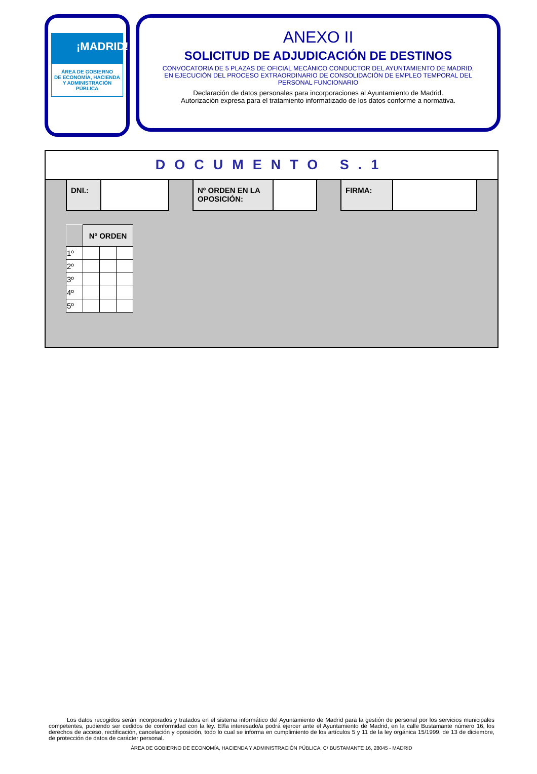¡MADRID!
ÁREA DE GOBIERNO
DE ECONOMÍA, HACIENDA
Y ADMINISTRACIÓN PÚBLICA
ANEXO II
SOLICITUD DE ADJUDICACIÓN DE DESTINOS
CONVOCATORIA DE 5 PLAZAS DE OFICIAL MECÁNICO CONDUCTOR DEL AYUNTAMIENTO DE MADRID, EN EJECUCIÓN DEL PROCESO EXTRAORDINARIO DE CONSOLIDACIÓN DE EMPLEO TEMPORAL DEL PERSONAL FUNCIONARIO
Declaración de datos personales para incorporaciones al Ayuntamiento de Madrid.
Autorización expresa para el tratamiento informatizado de los datos conforme a normativa.
DOCUMENTO S.1
DNI.: Nº ORDEN EN LA OPOSICIÓN: FIRMA:
| | Nº ORDEN | | |
| 1º | | | |
| 2º | | | |
| 3º | | | |
| 4º | | | |
| 5º | | | |
Los datos recogidos serán incorporados y tratados en el sistema informático del Ayuntamiento de Madrid para la gestión de personal por los servicios municipales competentes, pudiendo ser cedidos de conformidad con la ley. El/la interesado/a podrá ejercer ante el Ayuntamiento de Madrid, en la calle Bustamante número 16, los derechos de acceso, rectificación, cancelación y oposición, todo lo cual se informa en cumplimiento de los artículos 5 y 11 de la ley orgánica 15/1999, de 13 de diciembre, de protección de datos de carácter personal.
ÁREA DE GOBIERNO DE ECONOMÍA, HACIENDA Y ADMINISTRACIÓN PÚBLICA, C/ BUSTAMANTE 16, 28045 - MADRID